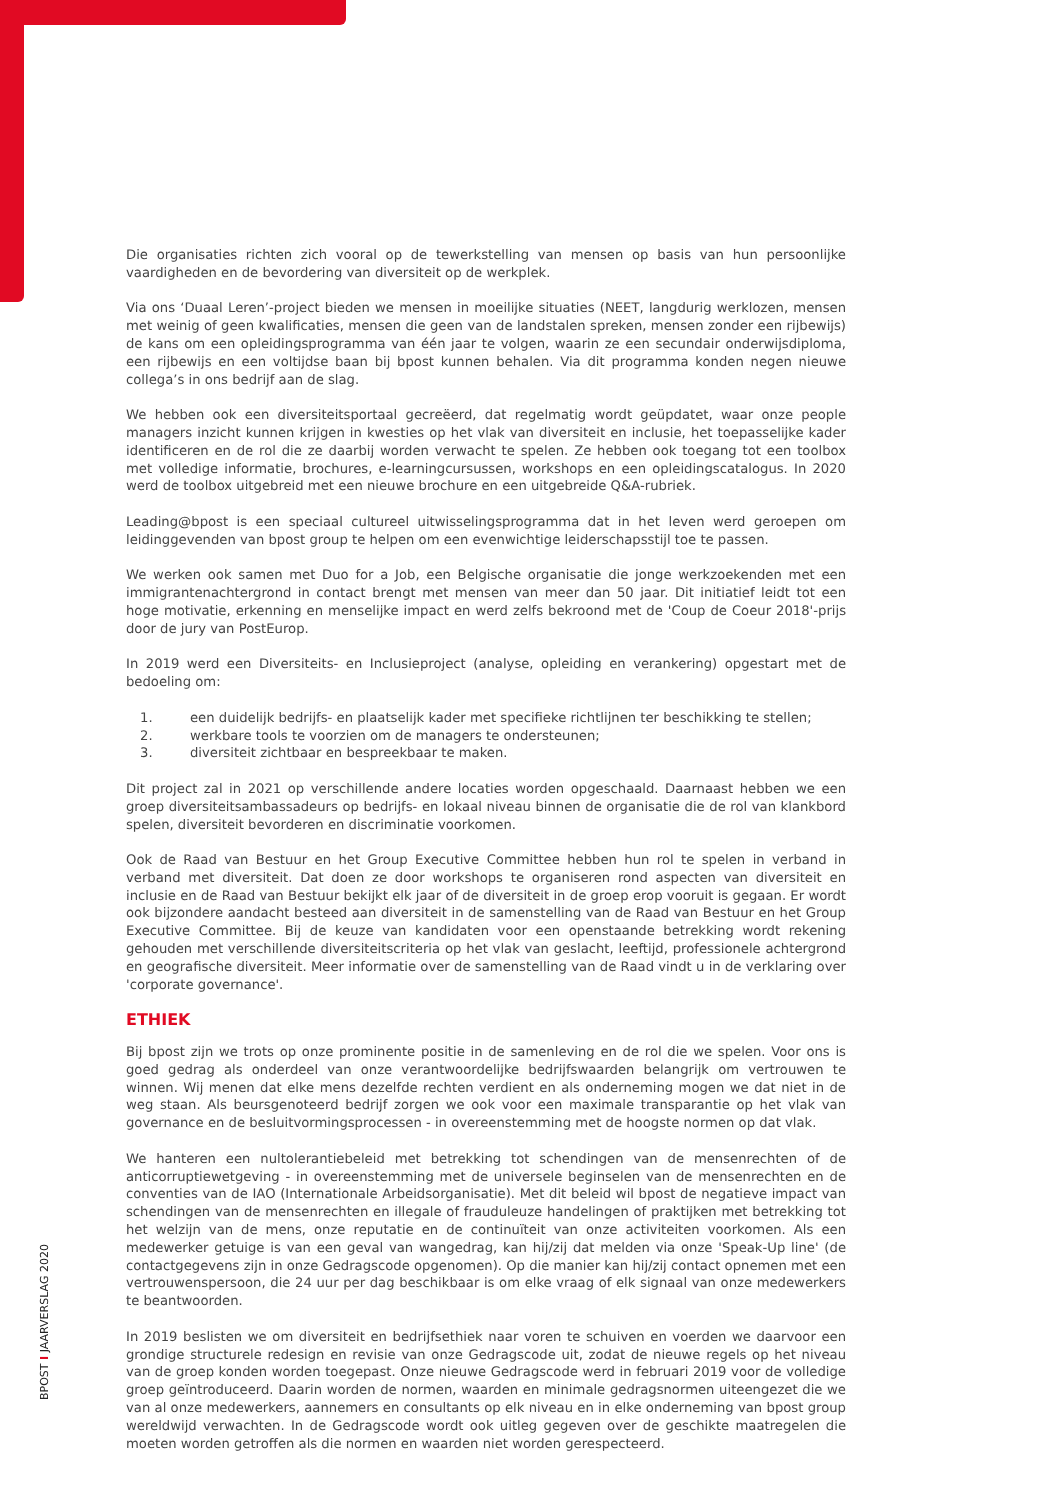Die organisaties richten zich vooral op de tewerkstelling van mensen op basis van hun persoonlijke vaardigheden en de bevordering van diversiteit op de werkplek.
Via ons ‘Duaal Leren’-project bieden we mensen in moeilijke situaties (NEET, langdurig werklozen, mensen met weinig of geen kwalificaties, mensen die geen van de landstalen spreken, mensen zonder een rijbewijs) de kans om een opleidingsprogramma van één jaar te volgen, waarin ze een secundair onderwijsdiploma, een rijbewijs en een voltijdse baan bij bpost kunnen behalen. Via dit programma konden negen nieuwe collega’s in ons bedrijf aan de slag.
We hebben ook een diversiteitsportaal gecreëerd, dat regelmatig wordt geüpdatet, waar onze people managers inzicht kunnen krijgen in kwesties op het vlak van diversiteit en inclusie, het toepasselijke kader identificeren en de rol die ze daarbij worden verwacht te spelen. Ze hebben ook toegang tot een toolbox met volledige informatie, brochures, e-learningcursussen, workshops en een opleidingscatalogus. In 2020 werd de toolbox uitgebreid met een nieuwe brochure en een uitgebreide Q&A-rubriek.
Leading@bpost is een speciaal cultureel uitwisselingsprogramma dat in het leven werd geroepen om leidinggevenden van bpost group te helpen om een evenwichtige leiderschapsstijl toe te passen.
We werken ook samen met Duo for a Job, een Belgische organisatie die jonge werkzoekenden met een immigrantenachtergrond in contact brengt met mensen van meer dan 50 jaar. Dit initiatief leidt tot een hoge motivatie, erkenning en menselijke impact en werd zelfs bekroond met de 'Coup de Coeur 2018'-prijs door de jury van PostEurop.
In 2019 werd een Diversiteits- en Inclusieproject (analyse, opleiding en verankering) opgestart met de bedoeling om:
1. een duidelijk bedrijfs- en plaatselijk kader met specifieke richtlijnen ter beschikking te stellen;
2. werkbare tools te voorzien om de managers te ondersteunen;
3. diversiteit zichtbaar en bespreekbaar te maken.
Dit project zal in 2021 op verschillende andere locaties worden opgeschaald. Daarnaast hebben we een groep diversiteitsambassadeurs op bedrijfs- en lokaal niveau binnen de organisatie die de rol van klankbord spelen, diversiteit bevorderen en discriminatie voorkomen.
Ook de Raad van Bestuur en het Group Executive Committee hebben hun rol te spelen in verband in verband met diversiteit. Dat doen ze door workshops te organiseren rond aspecten van diversiteit en inclusie en de Raad van Bestuur bekijkt elk jaar of de diversiteit in de groep erop vooruit is gegaan. Er wordt ook bijzondere aandacht besteed aan diversiteit in de samenstelling van de Raad van Bestuur en het Group Executive Committee. Bij de keuze van kandidaten voor een openstaande betrekking wordt rekening gehouden met verschillende diversiteitscriteria op het vlak van geslacht, leeftijd, professionele achtergrond en geografische diversiteit. Meer informatie over de samenstelling van de Raad vindt u in de verklaring over 'corporate governance'.
ETHIEK
Bij bpost zijn we trots op onze prominente positie in de samenleving en de rol die we spelen. Voor ons is goed gedrag als onderdeel van onze verantwoordelijke bedrijfswaarden belangrijk om vertrouwen te winnen. Wij menen dat elke mens dezelfde rechten verdient en als onderneming mogen we dat niet in de weg staan. Als beursgenoteerd bedrijf zorgen we ook voor een maximale transparantie op het vlak van governance en de besluitvormingsprocessen - in overeenstemming met de hoogste normen op dat vlak.
We hanteren een nultolerantiebeleid met betrekking tot schendingen van de mensenrechten of de anticorruptiewetgeving - in overeenstemming met de universele beginselen van de mensenrechten en de conventies van de IAO (Internationale Arbeidsorganisatie). Met dit beleid wil bpost de negatieve impact van schendingen van de mensenrechten en illegale of frauduleuze handelingen of praktijken met betrekking tot het welzijn van de mens, onze reputatie en de continuïteit van onze activiteiten voorkomen. Als een medewerker getuige is van een geval van wangedrag, kan hij/zij dat melden via onze 'Speak-Up line' (de contactgegevens zijn in onze Gedragscode opgenomen). Op die manier kan hij/zij contact opnemen met een vertrouwenspersoon, die 24 uur per dag beschikbaar is om elke vraag of elk signaal van onze medewerkers te beantwoorden.
In 2019 beslisten we om diversiteit en bedrijfsethiek naar voren te schuiven en voerden we daarvoor een grondige structurele redesign en revisie van onze Gedragscode uit, zodat de nieuwe regels op het niveau van de groep konden worden toegepast. Onze nieuwe Gedragscode werd in februari 2019 voor de volledige groep geïntroduceerd. Daarin worden de normen, waarden en minimale gedragsnormen uiteengezet die we van al onze medewerkers, aannemers en consultants op elk niveau en in elke onderneming van bpost group wereldwijd verwachten. In de Gedragscode wordt ook uitleg gegeven over de geschikte maatregelen die moeten worden getroffen als die normen en waarden niet worden gerespecteerd.
BPOST I JAARVERSLAG 2020